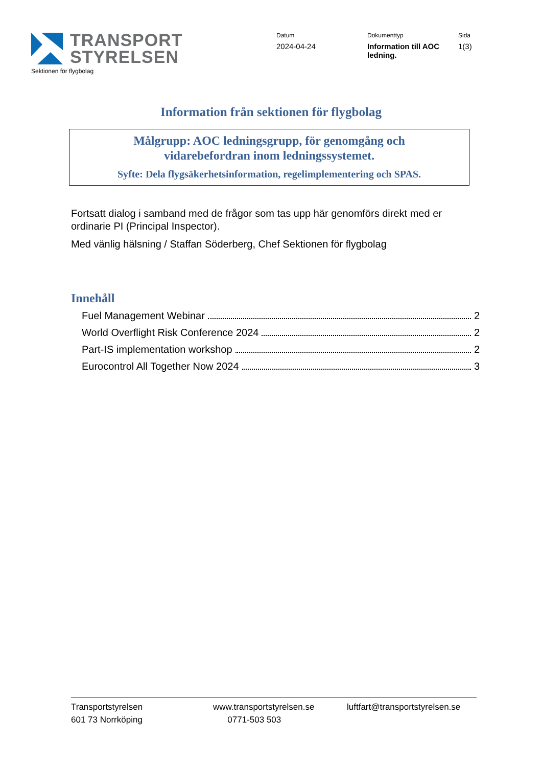TRANSPORT
STYRELSEN
Sektionen för flygbolag
Datum
2024-04-24
Dokumenttyp
Information till AOC ledning.
Sida
1(3)
Information från sektionen för flygbolag
Målgrupp: AOC ledningsgrupp, för genomgång och
vidarebefordran inom ledningssystemet.
Syfte: Dela flygsäkerhetsinformation, regelimplementering och SPAS.
Fortsatt dialog i samband med de frågor som tas upp här genomförs direkt med er ordinarie PI (Principal Inspector).
Med vänlig hälsning / Staffan Söderberg, Chef Sektionen för flygbolag
Innehåll
Fuel Management Webinar 2
World Overflight Risk Conference 2024 2
Part-IS implementation workshop 2
Eurocontrol All Together Now 2024 3
Transportstyrelsen
601 73 Norrköping
www.transportstyrelsen.se
0771-503 503
luftfart@transportstyrelsen.se